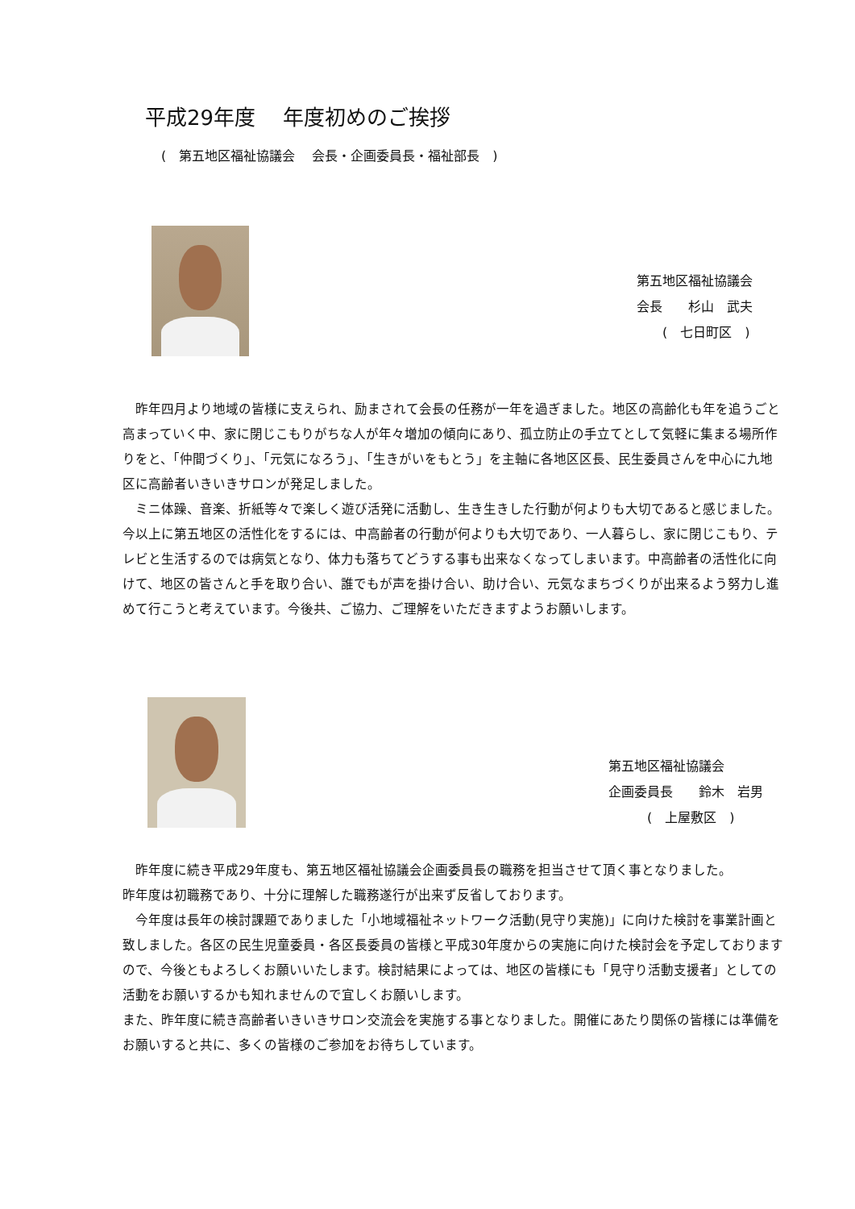平成29年度　 年度初めのご挨拶
(　第五地区福祉協議会　 会長・企画委員長・福祉部長　)
第五地区福祉協議会
会長　　杉山　武夫
　　(　七日町区　)
　昨年四月より地域の皆様に支えられ、励まされて会長の任務が一年を過ぎました。地区の高齢化も年を追うごと高まっていく中、家に閉じこもりがちな人が年々増加の傾向にあり、孤立防止の手立てとして気軽に集まる場所作りをと、「仲間づくり」、「元気になろう」、「生きがいをもとう」を主軸に各地区区長、民生委員さんを中心に九地区に高齢者いきいきサロンが発足しました。
　ミニ体躁、音楽、折紙等々で楽しく遊び活発に活動し、生き生きした行動が何よりも大切であると感じました。今以上に第五地区の活性化をするには、中高齢者の行動が何よりも大切であり、一人暮らし、家に閉じこもり、テレビと生活するのでは病気となり、体力も落ちてどうする事も出来なくなってしまいます。中高齢者の活性化に向けて、地区の皆さんと手を取り合い、誰でもが声を掛け合い、助け合い、元気なまちづくりが出来るよう努力し進めて行こうと考えています。今後共、ご協力、ご理解をいただきますようお願いします。
第五地区福祉協議会
企画委員長　　鈴木　岩男
　　　(　上屋敷区　)
　昨年度に続き平成29年度も、第五地区福祉協議会企画委員長の職務を担当させて頂く事となりました。
昨年度は初職務であり、十分に理解した職務遂行が出来ず反省しております。
　今年度は長年の検討課題でありました「小地域福祉ネットワーク活動(見守り実施)」に向けた検討を事業計画と致しました。各区の民生児童委員・各区長委員の皆様と平成30年度からの実施に向けた検討会を予定しておりますので、今後ともよろしくお願いいたします。検討結果によっては、地区の皆様にも「見守り活動支援者」としての活動をお願いするかも知れませんので宜しくお願いします。
また、昨年度に続き高齢者いきいきサロン交流会を実施する事となりました。開催にあたり関係の皆様には準備をお願いすると共に、多くの皆様のご参加をお待ちしています。